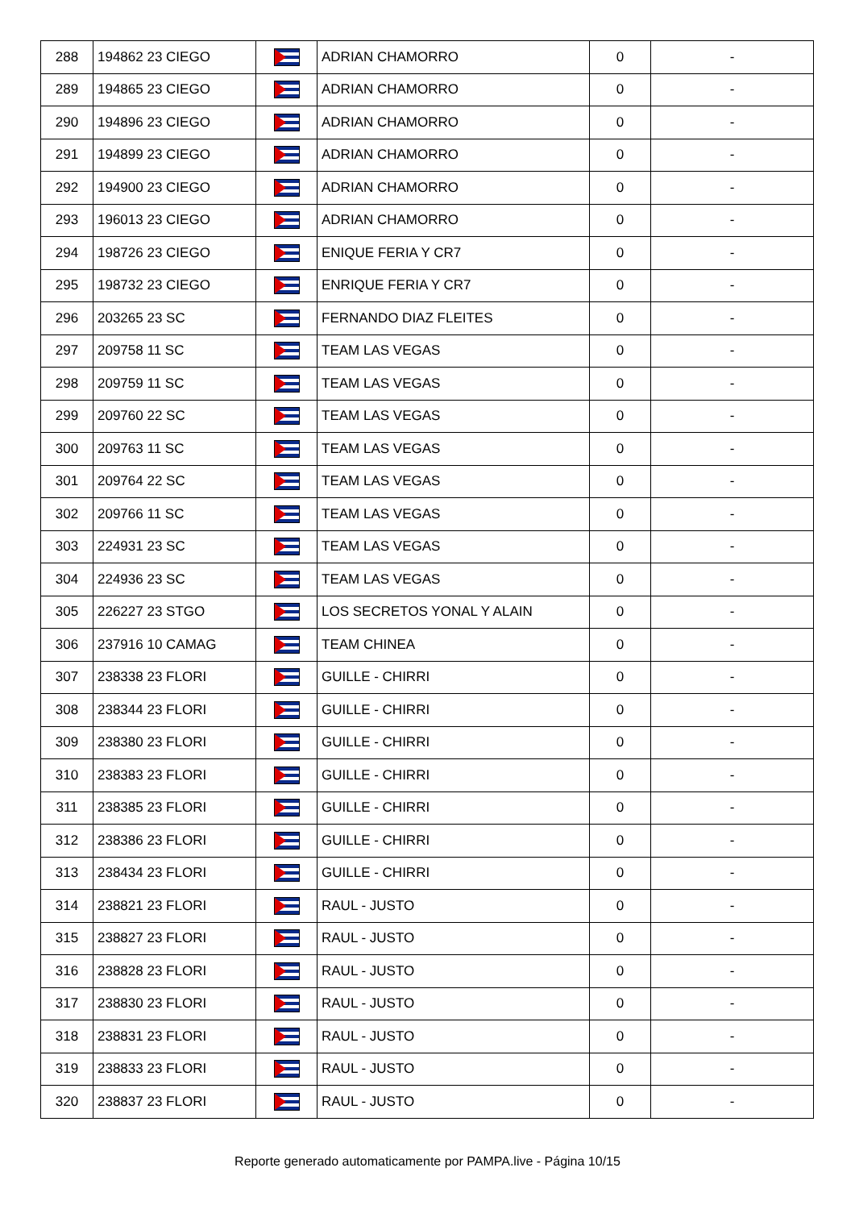| 288 | 194862 23 CIEGO | | ADRIAN CHAMORRO | 0 | - |
| 289 | 194865 23 CIEGO | | ADRIAN CHAMORRO | 0 | - |
| 290 | 194896 23 CIEGO | | ADRIAN CHAMORRO | 0 | - |
| 291 | 194899 23 CIEGO | | ADRIAN CHAMORRO | 0 | - |
| 292 | 194900 23 CIEGO | | ADRIAN CHAMORRO | 0 | - |
| 293 | 196013 23 CIEGO | | ADRIAN CHAMORRO | 0 | - |
| 294 | 198726 23 CIEGO | | ENIQUE FERIA Y CR7 | 0 | - |
| 295 | 198732 23 CIEGO | | ENRIQUE FERIA Y CR7 | 0 | - |
| 296 | 203265 23 SC | | FERNANDO DIAZ FLEITES | 0 | - |
| 297 | 209758 11 SC | | TEAM LAS VEGAS | 0 | - |
| 298 | 209759 11 SC | | TEAM LAS VEGAS | 0 | - |
| 299 | 209760 22 SC | | TEAM LAS VEGAS | 0 | - |
| 300 | 209763 11 SC | | TEAM LAS VEGAS | 0 | - |
| 301 | 209764 22 SC | | TEAM LAS VEGAS | 0 | - |
| 302 | 209766 11 SC | | TEAM LAS VEGAS | 0 | - |
| 303 | 224931 23 SC | | TEAM LAS VEGAS | 0 | - |
| 304 | 224936 23 SC | | TEAM LAS VEGAS | 0 | - |
| 305 | 226227 23 STGO | | LOS SECRETOS YONAL Y ALAIN | 0 | - |
| 306 | 237916 10 CAMAG | | TEAM CHINEA | 0 | - |
| 307 | 238338 23 FLORI | | GUILLE - CHIRRI | 0 | - |
| 308 | 238344 23 FLORI | | GUILLE - CHIRRI | 0 | - |
| 309 | 238380 23 FLORI | | GUILLE - CHIRRI | 0 | - |
| 310 | 238383 23 FLORI | | GUILLE - CHIRRI | 0 | - |
| 311 | 238385 23 FLORI | | GUILLE - CHIRRI | 0 | - |
| 312 | 238386 23 FLORI | | GUILLE - CHIRRI | 0 | - |
| 313 | 238434 23 FLORI | | GUILLE - CHIRRI | 0 | - |
| 314 | 238821 23 FLORI | | RAUL - JUSTO | 0 | - |
| 315 | 238827 23 FLORI | | RAUL - JUSTO | 0 | - |
| 316 | 238828 23 FLORI | | RAUL - JUSTO | 0 | - |
| 317 | 238830 23 FLORI | | RAUL - JUSTO | 0 | - |
| 318 | 238831 23 FLORI | | RAUL - JUSTO | 0 | - |
| 319 | 238833 23 FLORI | | RAUL - JUSTO | 0 | - |
| 320 | 238837 23 FLORI | | RAUL - JUSTO | 0 | - |
Reporte generado automaticamente por PAMPA.live - Página 10/15